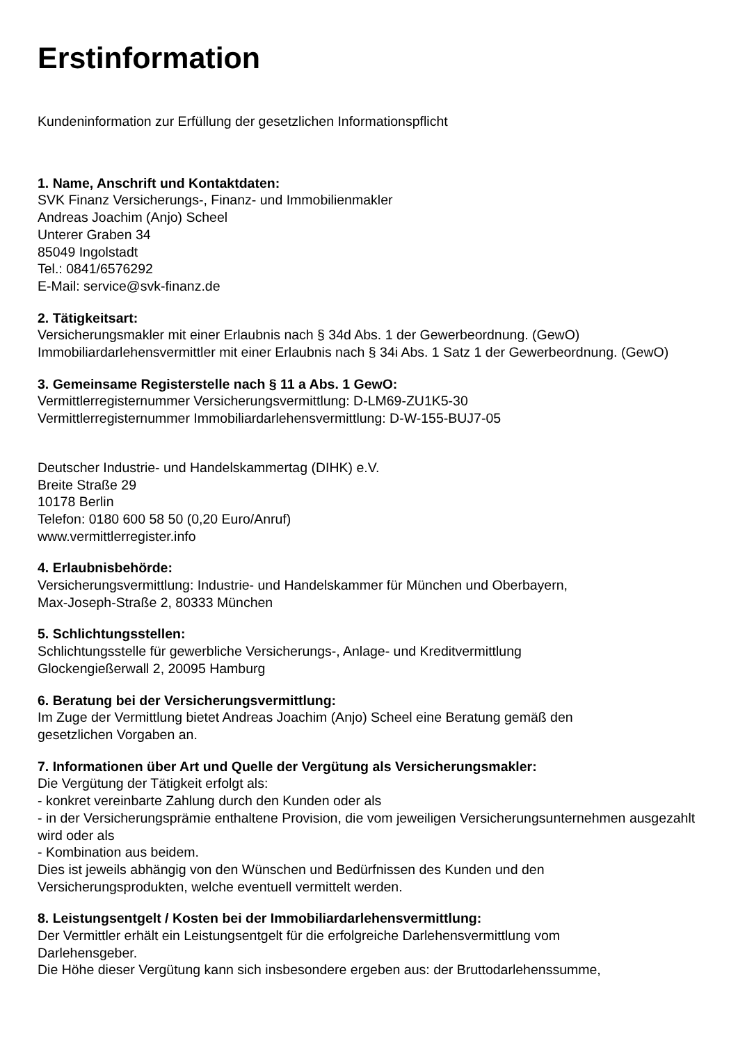Erstinformation
Kundeninformation zur Erfüllung der gesetzlichen Informationspflicht
1. Name, Anschrift und Kontaktdaten:
SVK Finanz Versicherungs-, Finanz- und Immobilienmakler
Andreas Joachim (Anjo) Scheel
Unterer Graben 34
85049 Ingolstadt
Tel.: 0841/6576292
E-Mail: service@svk-finanz.de
2. Tätigkeitsart:
Versicherungsmakler mit einer Erlaubnis nach § 34d Abs. 1 der Gewerbeordnung. (GewO)
Immobiliardarlehensvermittler mit einer Erlaubnis nach § 34i Abs. 1 Satz 1 der Gewerbeordnung. (GewO)
3. Gemeinsame Registerstelle nach § 11 a Abs. 1 GewO:
Vermittlerregisternummer Versicherungsvermittlung: D-LM69-ZU1K5-30
Vermittlerregisternummer Immobiliardarlehensvermittlung: D-W-155-BUJ7-05
Deutscher Industrie- und Handelskammertag (DIHK) e.V.
Breite Straße 29
10178 Berlin
Telefon: 0180 600 58 50 (0,20 Euro/Anruf)
www.vermittlerregister.info
4. Erlaubnisbehörde:
Versicherungsvermittlung: Industrie- und Handelskammer für München und Oberbayern,
Max-Joseph-Straße 2, 80333 München
5. Schlichtungsstellen:
Schlichtungsstelle für gewerbliche Versicherungs-, Anlage- und Kreditvermittlung
Glockengießerwall 2, 20095 Hamburg
6. Beratung bei der Versicherungsvermittlung:
Im Zuge der Vermittlung bietet Andreas Joachim (Anjo) Scheel eine Beratung gemäß den
gesetzlichen Vorgaben an.
7. Informationen über Art und Quelle der Vergütung als Versicherungsmakler:
Die Vergütung der Tätigkeit erfolgt als:
- konkret vereinbarte Zahlung durch den Kunden oder als
- in der Versicherungsprämie enthaltene Provision, die vom jeweiligen Versicherungsunternehmen ausgezahlt wird oder als
- Kombination aus beidem.
Dies ist jeweils abhängig von den Wünschen und Bedürfnissen des Kunden und den
Versicherungsprodukten, welche eventuell vermittelt werden.
8. Leistungsentgelt / Kosten bei der Immobiliardarlehensvermittlung:
Der Vermittler erhält ein Leistungsentgelt für die erfolgreiche Darlehensvermittlung vom
Darlehensgeber.
Die Höhe dieser Vergütung kann sich insbesondere ergeben aus: der Bruttodarlehenssumme,